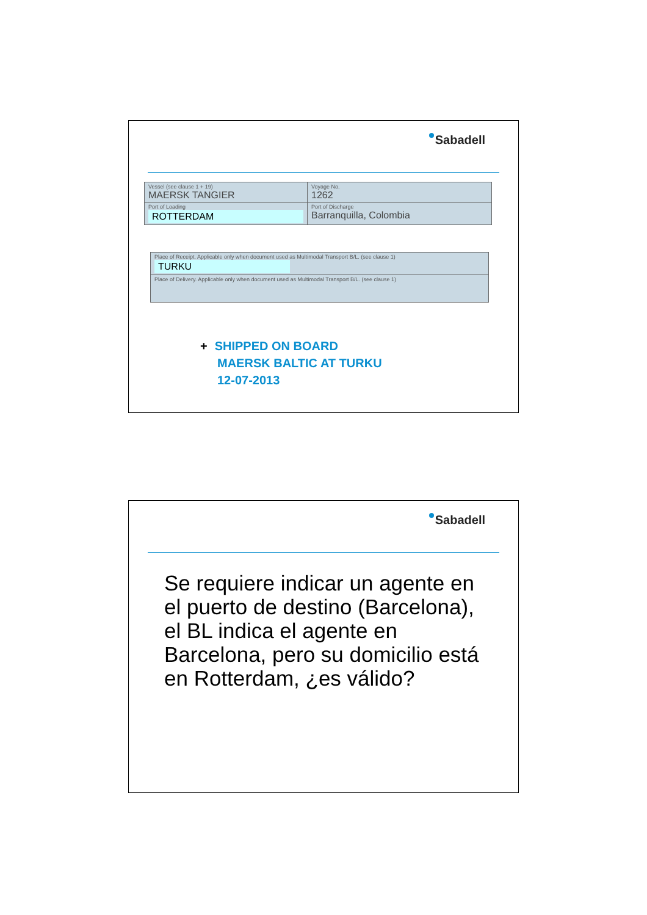Sabadell
| Vessel (see clause 1 + 19) MAERSK TANGIER | Voyage No. 1262 |
| Port of Loading ROTTERDAM | Port of Discharge Barranquilla, Colombia |
| Place of Receipt. Applicable only when document used as Multimodal Transport B/L. (see clause 1) TURKU |
| Place of Delivery. Applicable only when document used as Multimodal Transport B/L. (see clause 1) |
+ SHIPPED ON BOARD
MAERSK BALTIC AT TURKU
12-07-2013
Sabadell
Se requiere indicar un agente en el puerto de destino (Barcelona), el BL indica el agente en Barcelona, pero su domicilio está en Rotterdam, ¿es válido?